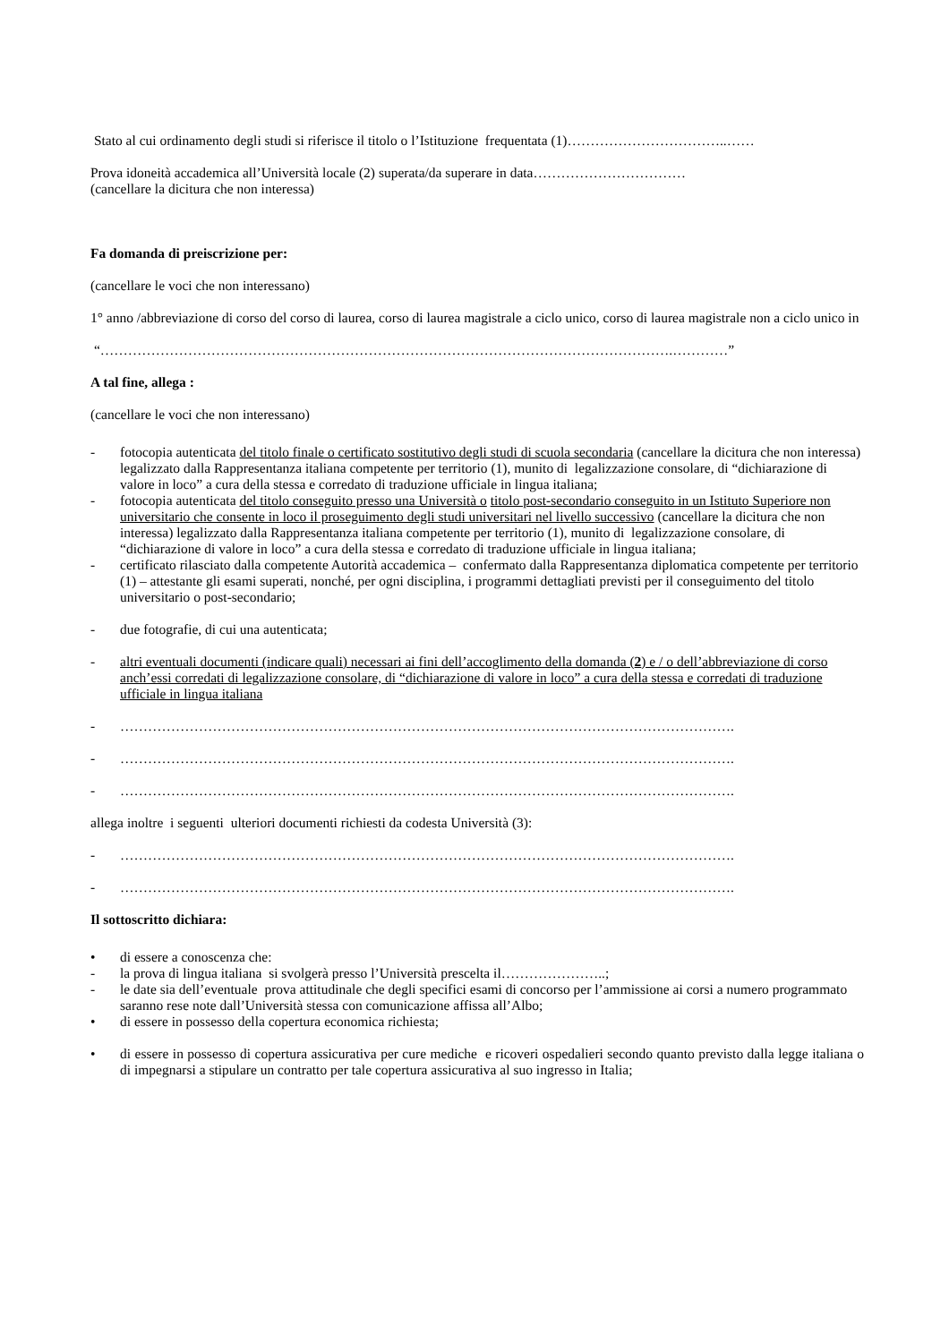Stato al cui ordinamento degli studi si riferisce il titolo o l’Istituzione frequentata (1)……………………………..……
Prova idoneità accademica all’Università locale (2) superata/da superare in data……………………………
(cancellare la dicitura che non interessa)
Fa domanda di preiscrizione per:
(cancellare le voci che non interessano)
1° anno /abbreviazione di corso del corso di laurea, corso di laurea magistrale a ciclo unico, corso di laurea magistrale non a ciclo unico in
“…………………………………………………………………………………………………………….…………”
A tal fine, allega :
(cancellare le voci che non interessano)
- fotocopia autenticata del titolo finale o certificato sostitutivo degli studi di scuola secondaria (cancellare la dicitura che non interessa) legalizzato dalla Rappresentanza italiana competente per territorio (1), munito di legalizzazione consolare, di “dichiarazione di valore in loco” a cura della stessa e corredato di traduzione ufficiale in lingua italiana;
- fotocopia autenticata del titolo conseguito presso una Università o titolo post-secondario conseguito in un Istituto Superiore non universitario che consente in loco il proseguimento degli studi universitari nel livello successivo (cancellare la dicitura che non interessa) legalizzato dalla Rappresentanza italiana competente per territorio (1), munito di legalizzazione consolare, di “dichiarazione di valore in loco” a cura della stessa e corredato di traduzione ufficiale in lingua italiana;
- certificato rilasciato dalla competente Autorità accademica – confermato dalla Rappresentanza diplomatica competente per territorio (1) – attestante gli esami superati, nonché, per ogni disciplina, i programmi dettagliati previsti per il conseguimento del titolo universitario o post-secondario;
- due fotografie, di cui una autenticata;
- altri eventuali documenti (indicare quali) necessari ai fini dell’accoglimento della domanda (2) e / o dell’abbreviazione di corso anch’essi corredati di legalizzazione consolare, di “dichiarazione di valore in loco” a cura della stessa e corredati di traduzione ufficiale in lingua italiana
- …………………………………………………………………………………………………………………….
- …………………………………………………………………………………………………………………….
- …………………………………………………………………………………………………………………….
allega inoltre i seguenti ulteriori documenti richiesti da codesta Università (3):
- …………………………………………………………………………………………………………………….
- …………………………………………………………………………………………………………………….
Il sottoscritto dichiara:
• di essere a conoscenza che:
- la prova di lingua italiana si svolgerà presso l’Università prescelta il…………………..;
- le date sia dell’eventuale prova attitudinale che degli specifici esami di concorso per l’ammissione ai corsi a numero programmato saranno rese note dall’Università stessa con comunicazione affissa all’Albo;
• di essere in possesso della copertura economica richiesta;
• di essere in possesso di copertura assicurativa per cure mediche e ricoveri ospedalieri secondo quanto previsto dalla legge italiana o di impegnarsi a stipulare un contratto per tale copertura assicurativa al suo ingresso in Italia;